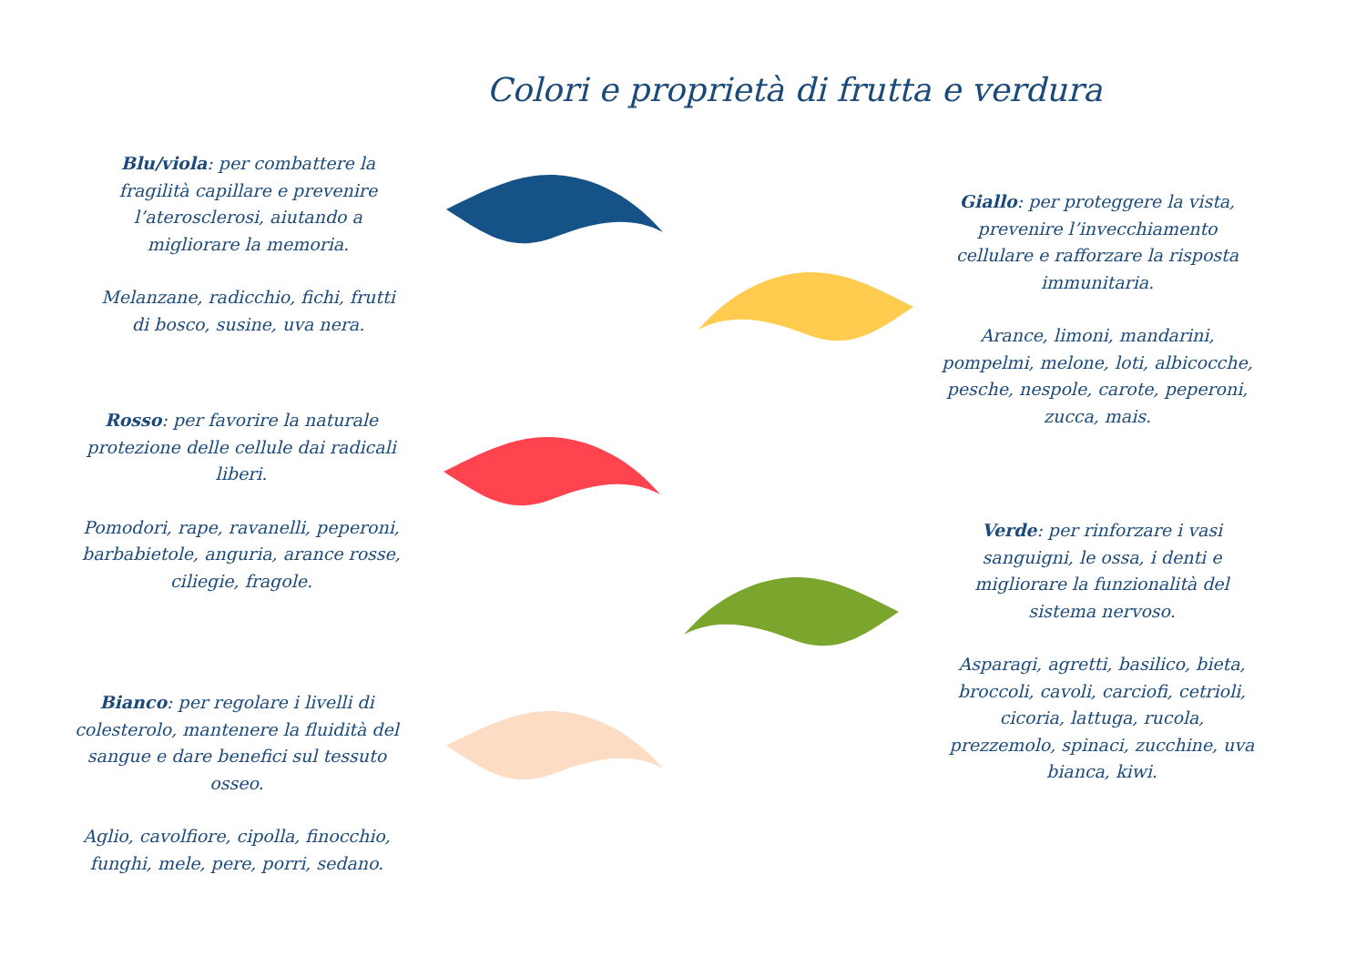Colori e proprietà di frutta e verdura
Blu/viola: per combattere la fragilità capillare e prevenire l’aterosclerosi, aiutando a migliorare la memoria.
Melanzane, radicchio, fichi, frutti di bosco, susine, uva nera.
Giallo: per proteggere la vista, prevenire l’invecchiamento cellulare e rafforzare la risposta immunitaria.
Arance, limoni, mandarini, pompelmi, melone, loti, albicocche, pesche, nespole, carote, peperoni, zucca, mais.
Rosso: per favorire la naturale protezione delle cellule dai radicali liberi.
Pomodori, rape, ravanelli, peperoni, barbabietole, anguria, arance rosse, ciliegie, fragole.
Verde: per rinforzare i vasi sanguigni, le ossa, i denti e migliorare la funzionalità del sistema nervoso.
Asparagi, agretti, basilico, bieta, broccoli, cavoli, carciofi, cetrioli, cicoria, lattuga, rucola, prezzemolo, spinaci, zucchine, uva bianca, kiwi.
Bianco: per regolare i livelli di colesterolo, mantenere la fluidità del sangue e dare benefici sul tessuto osseo.
Aglio, cavolfiore, cipolla, finocchio, funghi, mele, pere, porri, sedano.